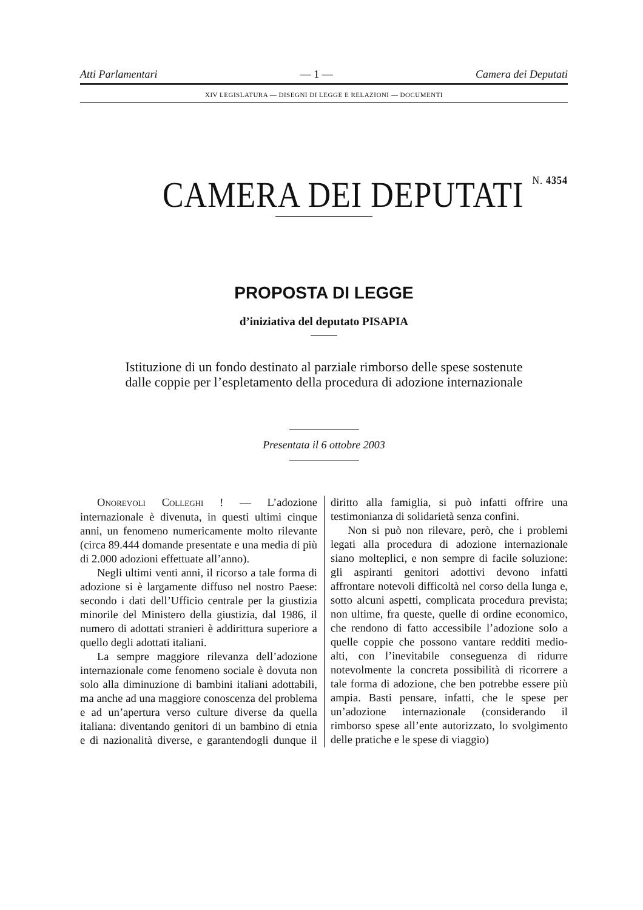Atti Parlamentari — 1 — Camera dei Deputati
XIV LEGISLATURA — DISEGNI DI LEGGE E RELAZIONI — DOCUMENTI
CAMERA DEI DEPUTATI N. 4354
PROPOSTA DI LEGGE
d’iniziativa del deputato PISAPIA
Istituzione di un fondo destinato al parziale rimborso delle spese sostenute dalle coppie per l’espletamento della procedura di adozione internazionale
Presentata il 6 ottobre 2003
ONOREVOLI COLLEGHI ! — L’adozione internazionale è divenuta, in questi ultimi cinque anni, un fenomeno numericamente molto rilevante (circa 89.444 domande presentate e una media di più di 2.000 adozioni effettuate all’anno).
Negli ultimi venti anni, il ricorso a tale forma di adozione si è largamente diffuso nel nostro Paese: secondo i dati dell’Ufficio centrale per la giustizia minorile del Ministero della giustizia, dal 1986, il numero di adottati stranieri è addirittura superiore a quello degli adottati italiani.
La sempre maggiore rilevanza dell’adozione internazionale come fenomeno sociale è dovuta non solo alla diminuzione di bambini italiani adottabili, ma anche ad una maggiore conoscenza del problema e ad un’apertura verso culture diverse da quella italiana: diventando genitori di un bambino di etnia e di nazionalità diverse, e garantendogli dunque il diritto alla famiglia, si può infatti offrire una testimonianza di solidarietà senza confini.
Non si può non rilevare, però, che i problemi legati alla procedura di adozione internazionale siano molteplici, e non sempre di facile soluzione: gli aspiranti genitori adottivi devono infatti affrontare notevoli difficoltà nel corso della lunga e, sotto alcuni aspetti, complicata procedura prevista; non ultime, fra queste, quelle di ordine economico, che rendono di fatto accessibile l’adozione solo a quelle coppie che possono vantare redditi medio-alti, con l’inevitabile conseguenza di ridurre notevolmente la concreta possibilità di ricorrere a tale forma di adozione, che ben potrebbe essere più ampia. Basti pensare, infatti, che le spese per un’adozione internazionale (considerando il rimborso spese all’ente autorizzato, lo svolgimento delle pratiche e le spese di viaggio)